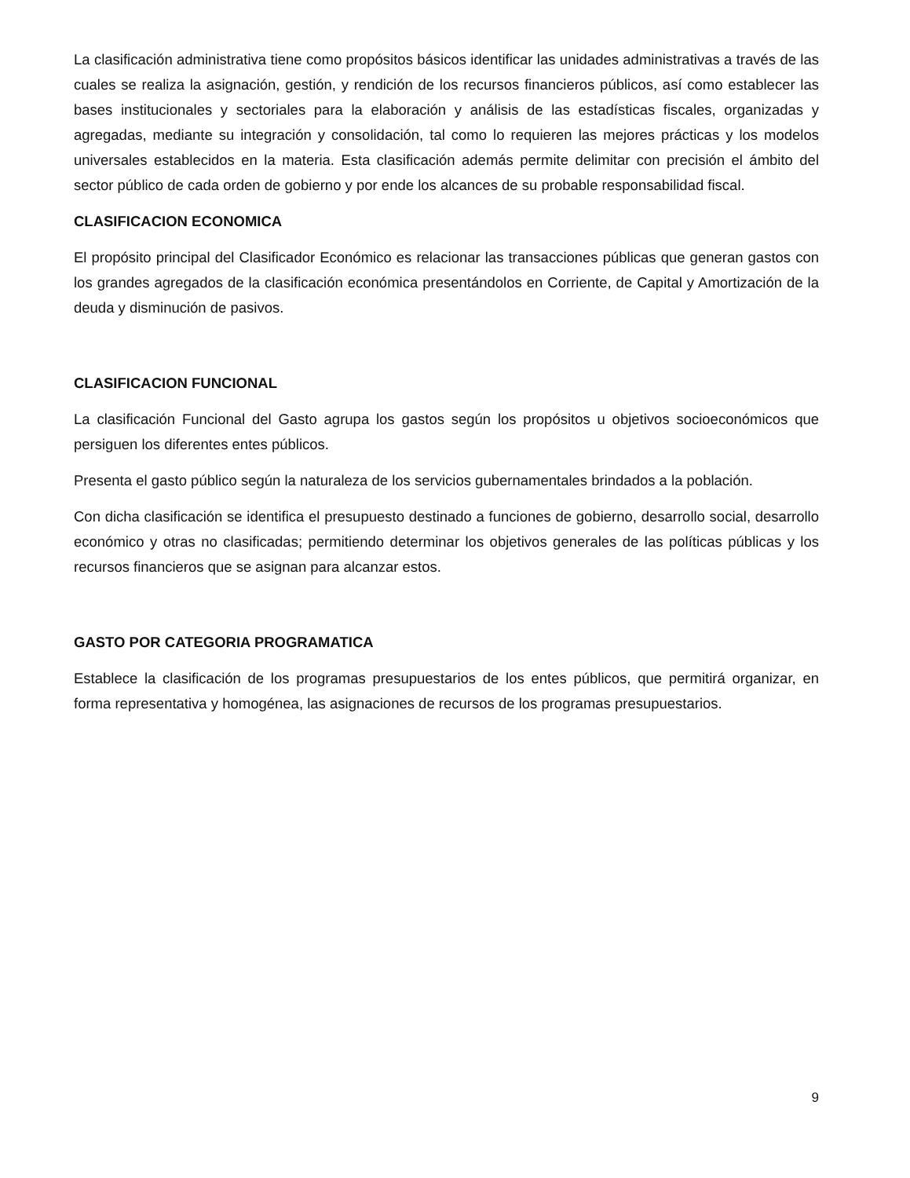La clasificación administrativa tiene como propósitos básicos identificar las unidades administrativas a través de las cuales se realiza la asignación, gestión, y rendición de los recursos financieros públicos, así como establecer las bases institucionales y sectoriales para la elaboración y análisis de las estadísticas fiscales, organizadas y agregadas, mediante su integración y consolidación, tal como lo requieren las mejores prácticas y los modelos universales establecidos en la materia. Esta clasificación además permite delimitar con precisión el ámbito del sector público de cada orden de gobierno y por ende los alcances de su probable responsabilidad fiscal.
CLASIFICACION ECONOMICA
El propósito principal del Clasificador Económico es relacionar las transacciones públicas que generan gastos con los grandes agregados de la clasificación económica presentándolos en Corriente, de Capital y Amortización de la deuda y disminución de pasivos.
CLASIFICACION FUNCIONAL
La clasificación Funcional del Gasto agrupa los gastos según los propósitos u objetivos socioeconómicos que persiguen los diferentes entes públicos.
Presenta el gasto público según la naturaleza de los servicios gubernamentales brindados a la población.
Con dicha clasificación se identifica el presupuesto destinado a funciones de gobierno, desarrollo social, desarrollo económico y otras no clasificadas; permitiendo determinar los objetivos generales de las políticas públicas y los recursos financieros que se asignan para alcanzar estos.
GASTO POR CATEGORIA PROGRAMATICA
Establece la clasificación de los programas presupuestarios de los entes públicos, que permitirá organizar, en forma representativa y homogénea, las asignaciones de recursos de los programas presupuestarios.
9